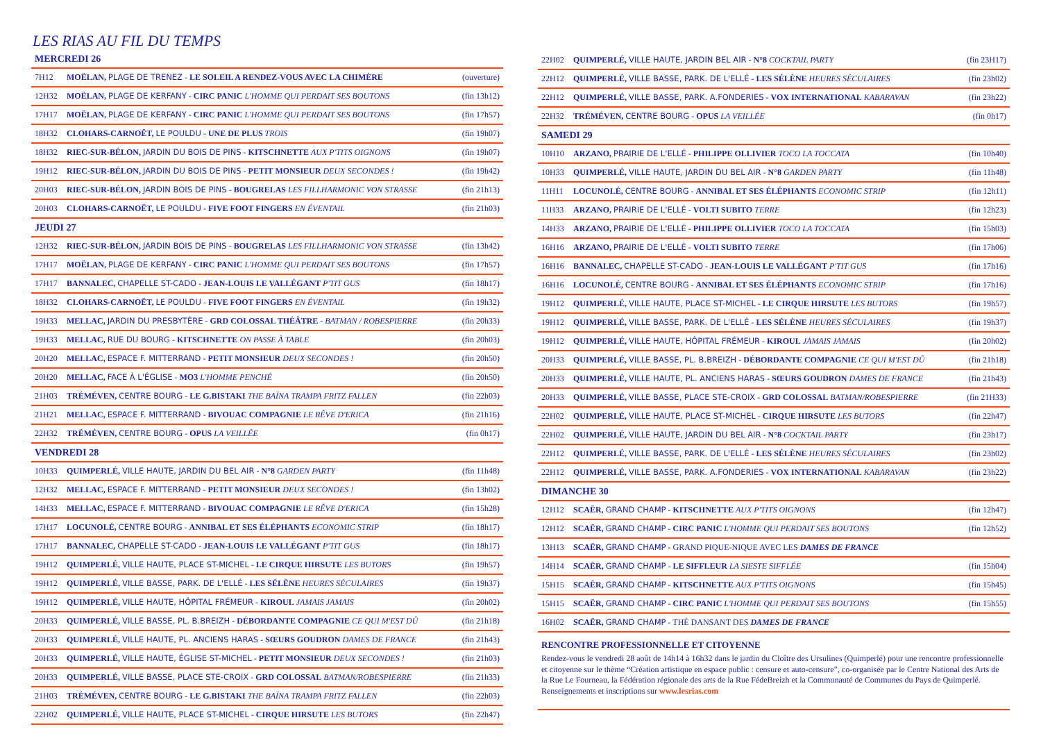LES RIAS AU FIL DU TEMPS
| MERCREDI 26 | | |
| 7H12 | MOËLAN, PLAGE DE TRENEZ - LE SOLEIL A RENDEZ-VOUS AVEC LA CHIMÈRE | (ouverture) |
| 12H32 | MOËLAN, PLAGE DE KERFANY - CIRC PANIC L'HOMME QUI PERDAIT SES BOUTONS | (fin 13h12) |
| 17H17 | MOËLAN, PLAGE DE KERFANY - CIRC PANIC L'HOMME QUI PERDAIT SES BOUTONS | (fin 17h57) |
| 18H32 | CLOHARS-CARNOËT, LE POULDU - UNE DE PLUS TROIS | (fin 19h07) |
| 18H32 | RIEC-SUR-BÉLON, JARDIN DU BOIS DE PINS - KITSCHNETTE AUX P'TITS OIGNONS | (fin 19h07) |
| 19H12 | RIEC-SUR-BÉLON, JARDIN DU BOIS DE PINS - PETIT MONSIEUR DEUX SECONDES ! | (fin 19h42) |
| 20H03 | RIEC-SUR-BÉLON, JARDIN BOIS DE PINS - BOUGRELAS LES FILLHARMONIC VON STRASSE | (fin 21h13) |
| 20H03 | CLOHARS-CARNOËT, LE POULDU - FIVE FOOT FINGERS EN ÉVENTAIL | (fin 21h03) |
| JEUDI 27 | | |
| 12H32 | RIEC-SUR-BÉLON, JARDIN BOIS DE PINS - BOUGRELAS LES FILLHARMONIC VON STRASSE | (fin 13h42) |
| 17H17 | MOËLAN, PLAGE DE KERFANY - CIRC PANIC L'HOMME QUI PERDAIT SES BOUTONS | (fin 17h57) |
| 17H17 | BANNALEC, CHAPELLE ST-CADO - JEAN-LOUIS LE VALLÉGANT P'TIT GUS | (fin 18h17) |
| 18H32 | CLOHARS-CARNOËT, LE POULDU - FIVE FOOT FINGERS EN ÉVENTAIL | (fin 19h32) |
| 19H33 | MELLAC, JARDIN DU PRESBYTÈRE - GRD COLOSSAL THÉÂTRE - BATMAN / ROBESPIERRE | (fin 20h33) |
| 19H33 | MELLAC, RUE DU BOURG - KITSCHNETTE ON PASSE À TABLE | (fin 20h03) |
| 20H20 | MELLAC, ESPACE F. MITTERRAND - PETIT MONSIEUR DEUX SECONDES ! | (fin 20h50) |
| 20H20 | MELLAC, FACE À L'ÉGLISE - MO3 L'HOMME PENCHÉ | (fin 20h50) |
| 21H03 | TRÉMÉVEN, CENTRE BOURG - LE G.BISTAKI THE BAÏNA TRAMPA FRITZ FALLEN | (fin 22h03) |
| 21H21 | MELLAC, ESPACE F. MITTERRAND - BIVOUAC COMPAGNIE LE RÊVE D'ERICA | (fin 21h16) |
| 22H32 | TRÉMÉVEN, CENTRE BOURG - OPUS LA VEILLÉE | (fin 0h17) |
| VENDREDI 28 | | |
| 10H33 | QUIMPERLÉ, VILLE HAUTE, JARDIN DU BEL AIR - N°8 GARDEN PARTY | (fin 11h48) |
| 12H32 | MELLAC, ESPACE F. MITTERRAND - PETIT MONSIEUR DEUX SECONDES ! | (fin 13h02) |
| 14H33 | MELLAC, ESPACE F. MITTERRAND - BIVOUAC COMPAGNIE LE RÊVE D'ERICA | (fin 15h28) |
| 17H17 | LOCUNOLÉ, CENTRE BOURG - ANNIBAL ET SES ÉLÉPHANTS ECONOMIC STRIP | (fin 18h17) |
| 17H17 | BANNALEC, CHAPELLE ST-CADO - JEAN-LOUIS LE VALLÉGANT P'TIT GUS | (fin 18h17) |
| 19H12 | QUIMPERLÉ, VILLE HAUTE, PLACE ST-MICHEL - LE CIRQUE HIRSUTE LES BUTORS | (fin 19h57) |
| 19H12 | QUIMPERLÉ, VILLE BASSE, PARK. DE L'ELLÉ - LES SÉLÈNE HEURES SÉCULAIRES | (fin 19h37) |
| 19H12 | QUIMPERLÉ, VILLE HAUTE, HÔPITAL FRÉMEUR - KIROUL JAMAIS JAMAIS | (fin 20h02) |
| 20H33 | QUIMPERLÉ, VILLE BASSE, PL. B.BREIZH - DÉBORDANTE COMPAGNIE CE QUI M'EST DÛ | (fin 21h18) |
| 20H33 | QUIMPERLÉ, VILLE HAUTE, PL. ANCIENS HARAS - SŒURS GOUDRON DAMES DE FRANCE | (fin 21h43) |
| 20H33 | QUIMPERLÉ, VILLE HAUTE, ÉGLISE ST-MICHEL - PETIT MONSIEUR DEUX SECONDES ! | (fin 21h03) |
| 20H33 | QUIMPERLÉ, VILLE BASSE, PLACE STE-CROIX - GRD COLOSSAL BATMAN/ROBESPIERRE | (fin 21h33) |
| 21H03 | TRÉMÉVEN, CENTRE BOURG - LE G.BISTAKI THE BAÏNA TRAMPA FRITZ FALLEN | (fin 22h03) |
| 22H02 | QUIMPERLÉ, VILLE HAUTE, PLACE ST-MICHEL - CIRQUE HIRSUTE LES BUTORS | (fin 22h47) |
| 22H02 | QUIMPERLÉ, VILLE HAUTE, JARDIN BEL AIR - N°8 COCKTAIL PARTY | (fin 23H17) |
| 22H12 | QUIMPERLÉ, VILLE BASSE, PARK. DE L'ELLÉ - LES SÉLÈNE HEURES SÉCULAIRES | (fin 23h02) |
| 22H12 | QUIMPERLÉ, VILLE BASSE, PARK. A.FONDERIES - VOX INTERNATIONAL KABARAVAN | (fin 23h22) |
| 22H32 | TRÉMÉVEN, CENTRE BOURG - OPUS LA VEILLÉE | (fin 0h17) |
| SAMEDI 29 | | |
| 10H10 | ARZANO, PRAIRIE DE L'ELLÉ - PHILIPPE OLLIVIER TOCO LA TOCCATA | (fin 10h40) |
| 10H33 | QUIMPERLÉ, VILLE HAUTE, JARDIN DU BEL AIR - N°8 GARDEN PARTY | (fin 11h48) |
| 11H11 | LOCUNOLÉ, CENTRE BOURG - ANNIBAL ET SES ÉLÉPHANTS ECONOMIC STRIP | (fin 12h11) |
| 11H33 | ARZANO, PRAIRIE DE L'ELLÉ - VOLTI SUBITO TERRE | (fin 12h23) |
| 14H33 | ARZANO, PRAIRIE DE L'ELLÉ - PHILIPPE OLLIVIER TOCO LA TOCCATA | (fin 15h03) |
| 16H16 | ARZANO, PRAIRIE DE L'ELLÉ - VOLTI SUBITO TERRE | (fin 17h06) |
| 16H16 | BANNALEC, CHAPELLE ST-CADO - JEAN-LOUIS LE VALLÉGANT P'TIT GUS | (fin 17h16) |
| 16H16 | LOCUNOLÉ, CENTRE BOURG - ANNIBAL ET SES ÉLÉPHANTS ECONOMIC STRIP | (fin 17h16) |
| 19H12 | QUIMPERLÉ, VILLE HAUTE, PLACE ST-MICHEL - LE CIRQUE HIRSUTE LES BUTORS | (fin 19h57) |
| 19H12 | QUIMPERLÉ, VILLE BASSE, PARK. DE L'ELLÉ - LES SÉLÈNE HEURES SÉCULAIRES | (fin 19h37) |
| 19H12 | QUIMPERLÉ, VILLE HAUTE, HÔPITAL FRÉMEUR - KIROUL JAMAIS JAMAIS | (fin 20h02) |
| 20H33 | QUIMPERLÉ, VILLE BASSE, PL. B.BREIZH - DÉBORDANTE COMPAGNIE CE QUI M'EST DÛ | (fin 21h18) |
| 20H33 | QUIMPERLÉ, VILLE HAUTE, PL. ANCIENS HARAS - SŒURS GOUDRON DAMES DE FRANCE | (fin 21h43) |
| 20H33 | QUIMPERLÉ, VILLE BASSE, PLACE STE-CROIX - GRD COLOSSAL BATMAN/ROBESPIERRE | (fin 21H33) |
| 22H02 | QUIMPERLÉ, VILLE HAUTE, PLACE ST-MICHEL - CIRQUE HIRSUTE LES BUTORS | (fin 22h47) |
| 22H02 | QUIMPERLÉ, VILLE HAUTE, JARDIN DU BEL AIR - N°8 COCKTAIL PARTY | (fin 23h17) |
| 22H12 | QUIMPERLÉ, VILLE BASSE, PARK. DE L'ELLÉ - LES SÉLÈNE HEURES SÉCULAIRES | (fin 23h02) |
| 22H12 | QUIMPERLÉ, VILLE BASSE, PARK. A.FONDERIES - VOX INTERNATIONAL KABARAVAN | (fin 23h22) |
| DIMANCHE 30 | | |
| 12H12 | SCAËR, GRAND CHAMP - KITSCHNETTE AUX P'TITS OIGNONS | (fin 12h47) |
| 12H12 | SCAËR, GRAND CHAMP - CIRC PANIC L'HOMME QUI PERDAIT SES BOUTONS | (fin 12h52) |
| 13H13 | SCAËR, GRAND CHAMP - GRAND PIQUE-NIQUE AVEC LES DAMES DE FRANCE | |
| 14H14 | SCAËR, GRAND CHAMP - LE SIFFLEUR LA SIESTE SIFFLÉE | (fin 15h04) |
| 15H15 | SCAËR, GRAND CHAMP - KITSCHNETTE AUX P'TITS OIGNONS | (fin 15h45) |
| 15H15 | SCAËR, GRAND CHAMP - CIRC PANIC L'HOMME QUI PERDAIT SES BOUTONS | (fin 15h55) |
| 16H02 | SCAËR, GRAND CHAMP - THÉ DANSANT DES DAMES DE FRANCE | |
RENCONTRE PROFESSIONNELLE ET CITOYENNE
Rendez-vous le vendredi 28 août de 14h14 à 16h32 dans le jardin du Cloître des Ursulines (Quimperlé) pour une rencontre professionnelle et citoyenne sur le thème “Création artistique en espace public : censure et auto-censure”, co-organisée par le Centre National des Arts de la Rue Le Fourneau, la Fédération régionale des arts de la Rue FédeBreizh et la Communauté de Communes du Pays de Quimperlé.
Renseignements et inscriptions sur www.lesrias.com